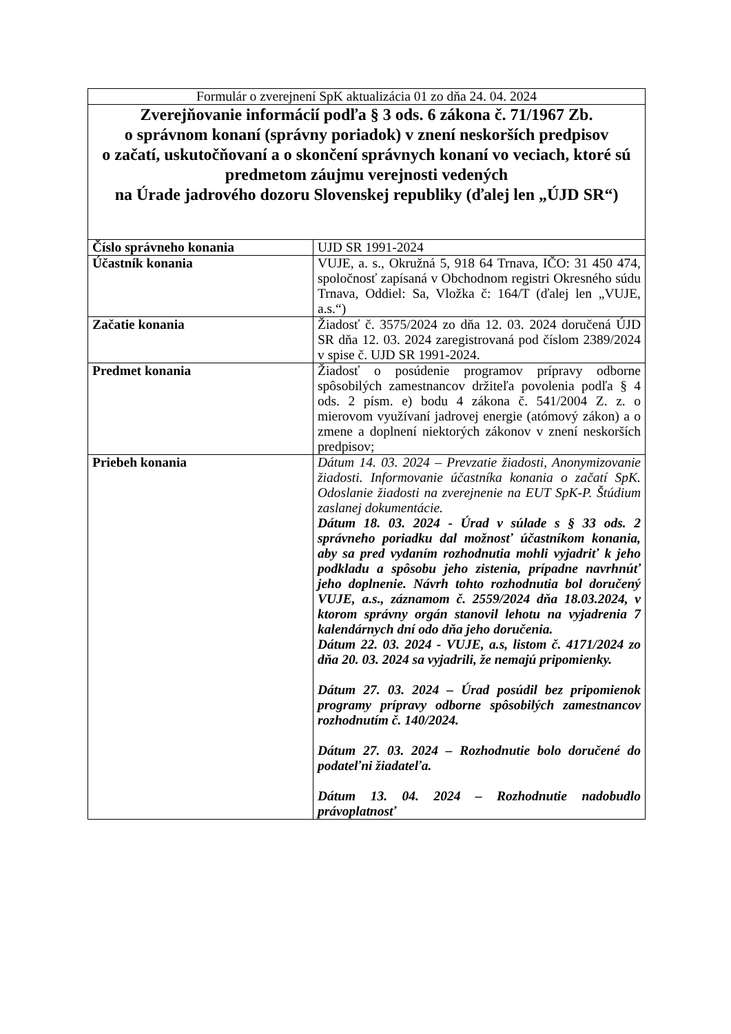| Formulár o zverejnení SpK aktualizácia 01 zo dňa 24. 04. 2024 | |
| Zverejňovanie informácií podľa § 3 ods. 6 zákona č. 71/1967 Zb. o správnom konaní (správny poriadok) v znení neskorších predpisov o začatí, uskutočňovaní a o skončení správnych konaní vo veciach, ktoré sú predmetom záujmu verejnosti vedených na Úrade jadrového dozoru Slovenskej republiky (ďalej len „ÚJD SR“) | |
| Číslo správneho konania | UJD SR 1991-2024 |
| Účastník konania | VUJE, a. s., Okružná 5, 918 64 Trnava, IČO: 31 450 474, spoločnosť zapísaná v Obchodnom registri Okresného súdu Trnava, Oddiel: Sa, Vložka č: 164/T (ďalej len „VUJE, a.s.“) |
| Začatie konania | Žiadosť č. 3575/2024 zo dňa 12. 03. 2024 doručená ÚJD SR dňa 12. 03. 2024 zaregistrovaná pod číslom 2389/2024 v spise č. UJD SR 1991-2024. |
| Predmet konania | Žiadosť o posúdenie programov prípravy odborne spôsobilých zamestnancov držiteľa povolenia podľa § 4 ods. 2 písm. e) bodu 4 zákona č. 541/2004 Z. z. o mierovom využívaní jadrovej energie (atómový zákon) a o zmene a doplnení niektorých zákonov v znení neskorších predpisov; |
| Priebeh konania | Dátum 14. 03. 2024 – Prevzatie žiadosti, Anonymizovanie žiadosti. Informovanie účastníka konania o začatí SpK. Odoslanie žiadosti na zverejnenie na EUT SpK-P. Štúdium zaslanej dokumentácie. Dátum 18. 03. 2024 - Úrad v súlade s § 33 ods. 2 správneho poriadku dal možnosť účastníkom konania, aby sa pred vydaním rozhodnutia mohli vyjadriť k jeho podkladu a spôsobu jeho zistenia, prípadne navrhnúť jeho doplnenie. Návrh tohto rozhodnutia bol doručený VUJE, a.s., záznamom č. 2559/2024 dňa 18.03.2024, v ktorom správny orgán stanovil lehotu na vyjadrenia 7 kalendárnych dní odo dňa jeho doručenia. Dátum 22. 03. 2024 - VUJE, a.s, listom č. 4171/2024 zo dňa 20. 03. 2024 sa vyjadrili, že nemajú pripomienky. Dátum 27. 03. 2024 – Úrad posúdil bez pripomienok programy prípravy odborne spôsobilých zamestnancov rozhodnutím č. 140/2024. Dátum 27. 03. 2024 – Rozhodnutie bolo doručené do podateľni žiadateľa. Dátum 13. 04. 2024 – Rozhodnutie nadobudlo právoplatnosť |